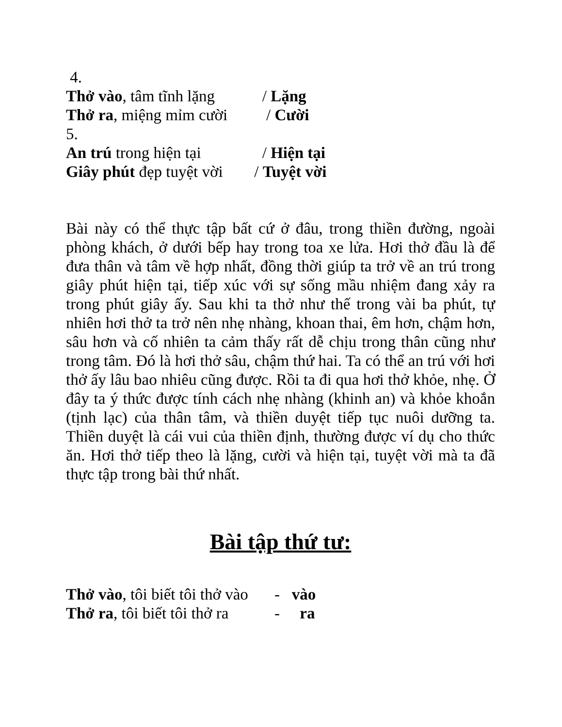4.
Thở vào, tâm tĩnh lặng / Lặng
Thở ra, miệng mỉm cười / Cười
5.
An trú trong hiện tại / Hiện tại
Giây phút đẹp tuyệt vời / Tuyệt vời
Bài này có thể thực tập bất cứ ở đâu, trong thiền đường, ngoài phòng khách, ở dưới bếp hay trong toa xe lửa. Hơi thở đầu là để đưa thân và tâm về hợp nhất, đồng thời giúp ta trở về an trú trong giây phút hiện tại, tiếp xúc với sự sống mầu nhiệm đang xảy ra trong phút giây ấy. Sau khi ta thở như thế trong vài ba phút, tự nhiên hơi thở ta trở nên nhẹ nhàng, khoan thai, êm hơn, chậm hơn, sâu hơn và cố nhiên ta cảm thấy rất dễ chịu trong thân cũng như trong tâm. Đó là hơi thở sâu, chậm thứ hai. Ta có thể an trú với hơi thở ấy lâu bao nhiêu cũng được. Rồi ta đi qua hơi thở khỏe, nhẹ. Ở đây ta ý thức được tính cách nhẹ nhàng (khinh an) và khỏe khoắn (tịnh lạc) của thân tâm, và thiền duyệt tiếp tục nuôi dưỡng ta. Thiền duyệt là cái vui của thiền định, thường được ví dụ cho thức ăn. Hơi thở tiếp theo là lặng, cười và hiện tại, tuyệt vời mà ta đã thực tập trong bài thứ nhất.
Bài tập thứ tư:
Thở vào, tôi biết tôi thở vào - vào
Thở ra, tôi biết tôi thở ra - ra